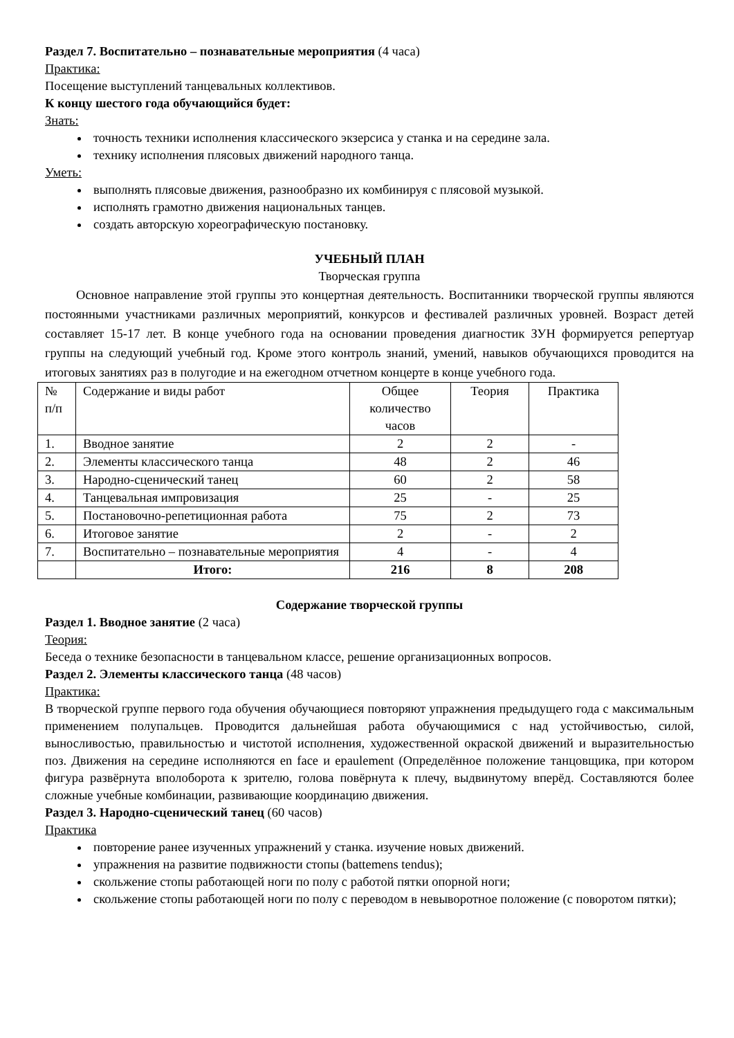Раздел 7. Воспитательно – познавательные мероприятия (4 часа)
Практика:
Посещение выступлений танцевальных коллективов.
К концу шестого года обучающийся будет:
Знать:
точность техники исполнения классического экзерсиса у станка и на середине зала.
технику исполнения плясовых движений народного танца.
Уметь:
выполнять плясовые движения, разнообразно их комбинируя с плясовой музыкой.
исполнять грамотно движения национальных танцев.
создать авторскую хореографическую постановку.
УЧЕБНЫЙ ПЛАН
Творческая группа
Основное направление этой группы это концертная деятельность. Воспитанники творческой группы являются постоянными участниками различных мероприятий, конкурсов и фестивалей различных уровней. Возраст детей составляет 15-17 лет. В конце учебного года на основании проведения диагностик ЗУН формируется репертуар группы на следующий учебный год. Кроме этого контроль знаний, умений, навыков обучающихся проводится на итоговых занятиях раз в полугодие и на ежегодном отчетном концерте в конце учебного года.
| № п/п | Содержание и виды работ | Общее количество часов | Теория | Практика |
| --- | --- | --- | --- | --- |
| 1. | Вводное занятие | 2 | 2 | - |
| 2. | Элементы классического танца | 48 | 2 | 46 |
| 3. | Народно-сценический танец | 60 | 2 | 58 |
| 4. | Танцевальная импровизация | 25 | - | 25 |
| 5. | Постановочно-репетиционная работа | 75 | 2 | 73 |
| 6. | Итоговое занятие | 2 | - | 2 |
| 7. | Воспитательно – познавательные мероприятия | 4 | - | 4 |
| | Итого: | 216 | 8 | 208 |
Содержание творческой группы
Раздел 1. Вводное занятие (2 часа)
Теория:
Беседа о технике безопасности в танцевальном классе, решение организационных вопросов.
Раздел 2. Элементы классического танца (48 часов)
Практика:
В творческой группе первого года обучения обучающиеся повторяют упражнения предыдущего года с максимальным применением полупальцев. Проводится дальнейшая работа обучающимися с над устойчивостью, силой, выносливостью, правильностью и чистотой исполнения, художественной окраской движений и выразительностью поз. Движения на середине исполняются en face и epaulement (Определённое положение танцовщика, при котором фигура развёрнута вполоборота к зрителю, голова повёрнута к плечу, выдвинутому вперёд. Составляются более сложные учебные комбинации, развивающие координацию движения.
Раздел 3. Народно-сценический танец (60 часов)
Практика
повторение ранее изученных упражнений у станка. изучение новых движений.
упражнения на развитие подвижности стопы (battemens tendus);
скольжение стопы работающей ноги по полу с работой пятки опорной ноги;
скольжение стопы работающей ноги по полу с переводом в невыворотное положение (с поворотом пятки);